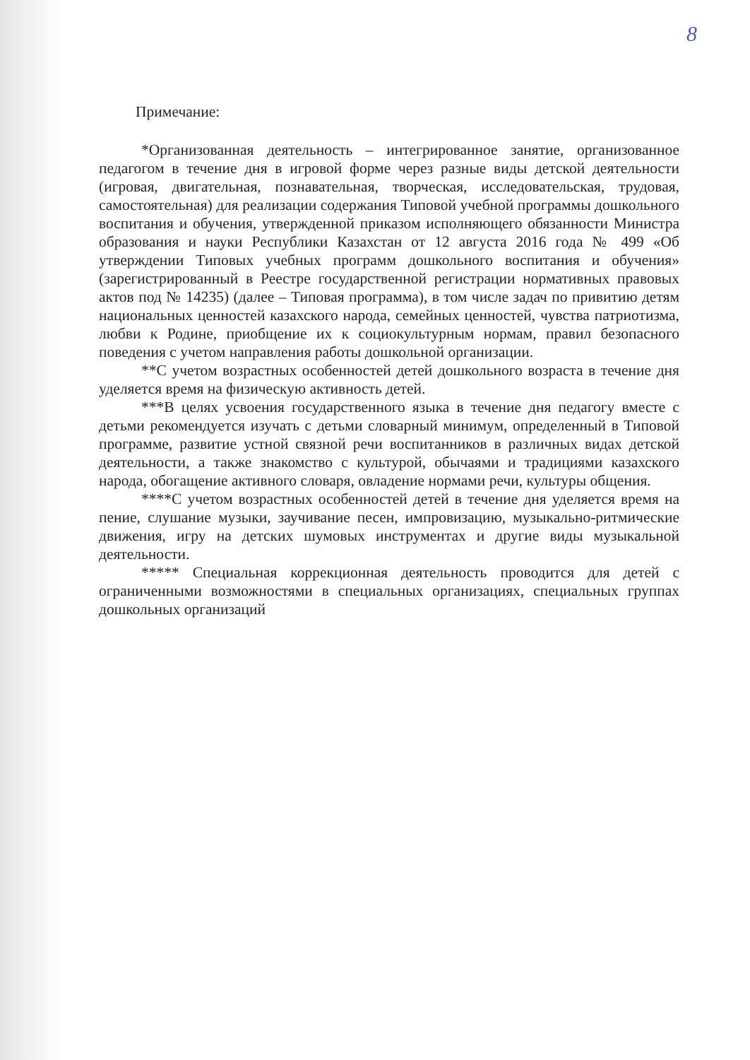8
Примечание:
*Организованная деятельность – интегрированное занятие, организованное педагогом в течение дня в игровой форме через разные виды детской деятельности (игровая, двигательная, познавательная, творческая, исследовательская, трудовая, самостоятельная) для реализации содержания Типовой учебной программы дошкольного воспитания и обучения, утвержденной приказом исполняющего обязанности Министра образования и науки Республики Казахстан от 12 августа 2016 года № 499 «Об утверждении Типовых учебных программ дошкольного воспитания и обучения» (зарегистрированный в Реестре государственной регистрации нормативных правовых актов под № 14235) (далее – Типовая программа), в том числе задач по привитию детям национальных ценностей казахского народа, семейных ценностей, чувства патриотизма, любви к Родине, приобщение их к социокультурным нормам, правил безопасного поведения с учетом направления работы дошкольной организации.
**С учетом возрастных особенностей детей дошкольного возраста в течение дня уделяется время на физическую активность детей.
***В целях усвоения государственного языка в течение дня педагогу вместе с детьми рекомендуется изучать с детьми словарный минимум, определенный в Типовой программе, развитие устной связной речи воспитанников в различных видах детской деятельности, а также знакомство с культурой, обычаями и традициями казахского народа, обогащение активного словаря, овладение нормами речи, культуры общения.
****С учетом возрастных особенностей детей в течение дня уделяется время на пение, слушание музыки, заучивание песен, импровизацию, музыкально-ритмические движения, игру на детских шумовых инструментах и другие виды музыкальной деятельности.
***** Специальная коррекционная деятельность проводится для детей с ограниченными возможностями в специальных организациях, специальных группах дошкольных организаций